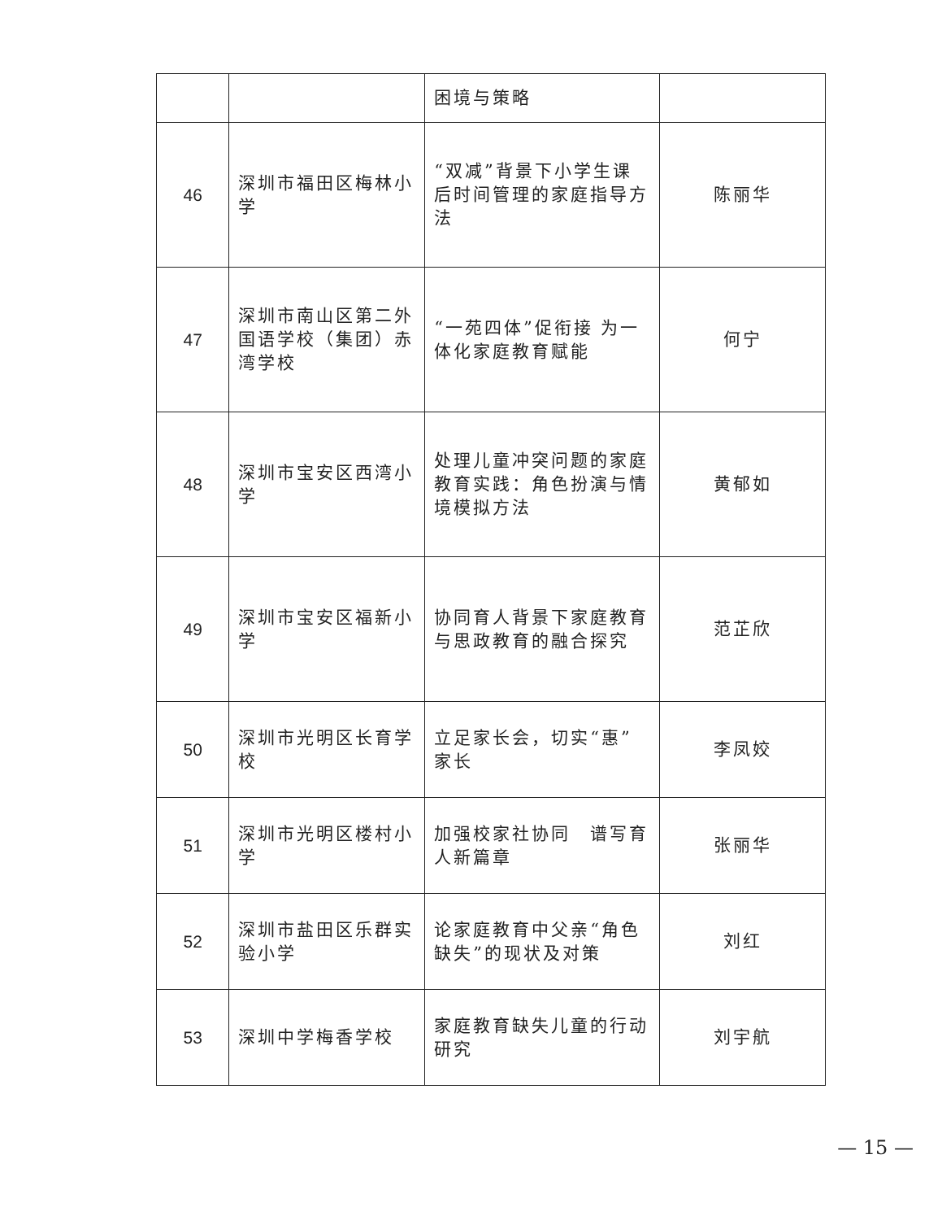| | | 困境与策略 | |
| 46 | 深圳市福田区梅林小学 | “双减”背景下小学生课后时间管理的家庭指导方法 | 陈丽华 |
| 47 | 深圳市南山区第二外国语学校（集团）赤湾学校 | “一苑四体”促衔接 为一体化家庭教育赋能 | 何宁 |
| 48 | 深圳市宝安区西湾小学 | 处理儿童冲突问题的家庭教育实践：角色扮演与情境模拟方法 | 黄郁如 |
| 49 | 深圳市宝安区福新小学 | 协同育人背景下家庭教育与思政教育的融合探究 | 范芷欣 |
| 50 | 深圳市光明区长育学校 | 立足家长会，切实“惠”家长 | 李凤姣 |
| 51 | 深圳市光明区楼村小学 | 加强校家社协同 谱写育人新篇章 | 张丽华 |
| 52 | 深圳市盐田区乐群实验小学 | 论家庭教育中父亲“角色缺失”的现状及对策 | 刘红 |
| 53 | 深圳中学梅香学校 | 家庭教育缺失儿童的行动研究 | 刘宇航 |
— 15 —